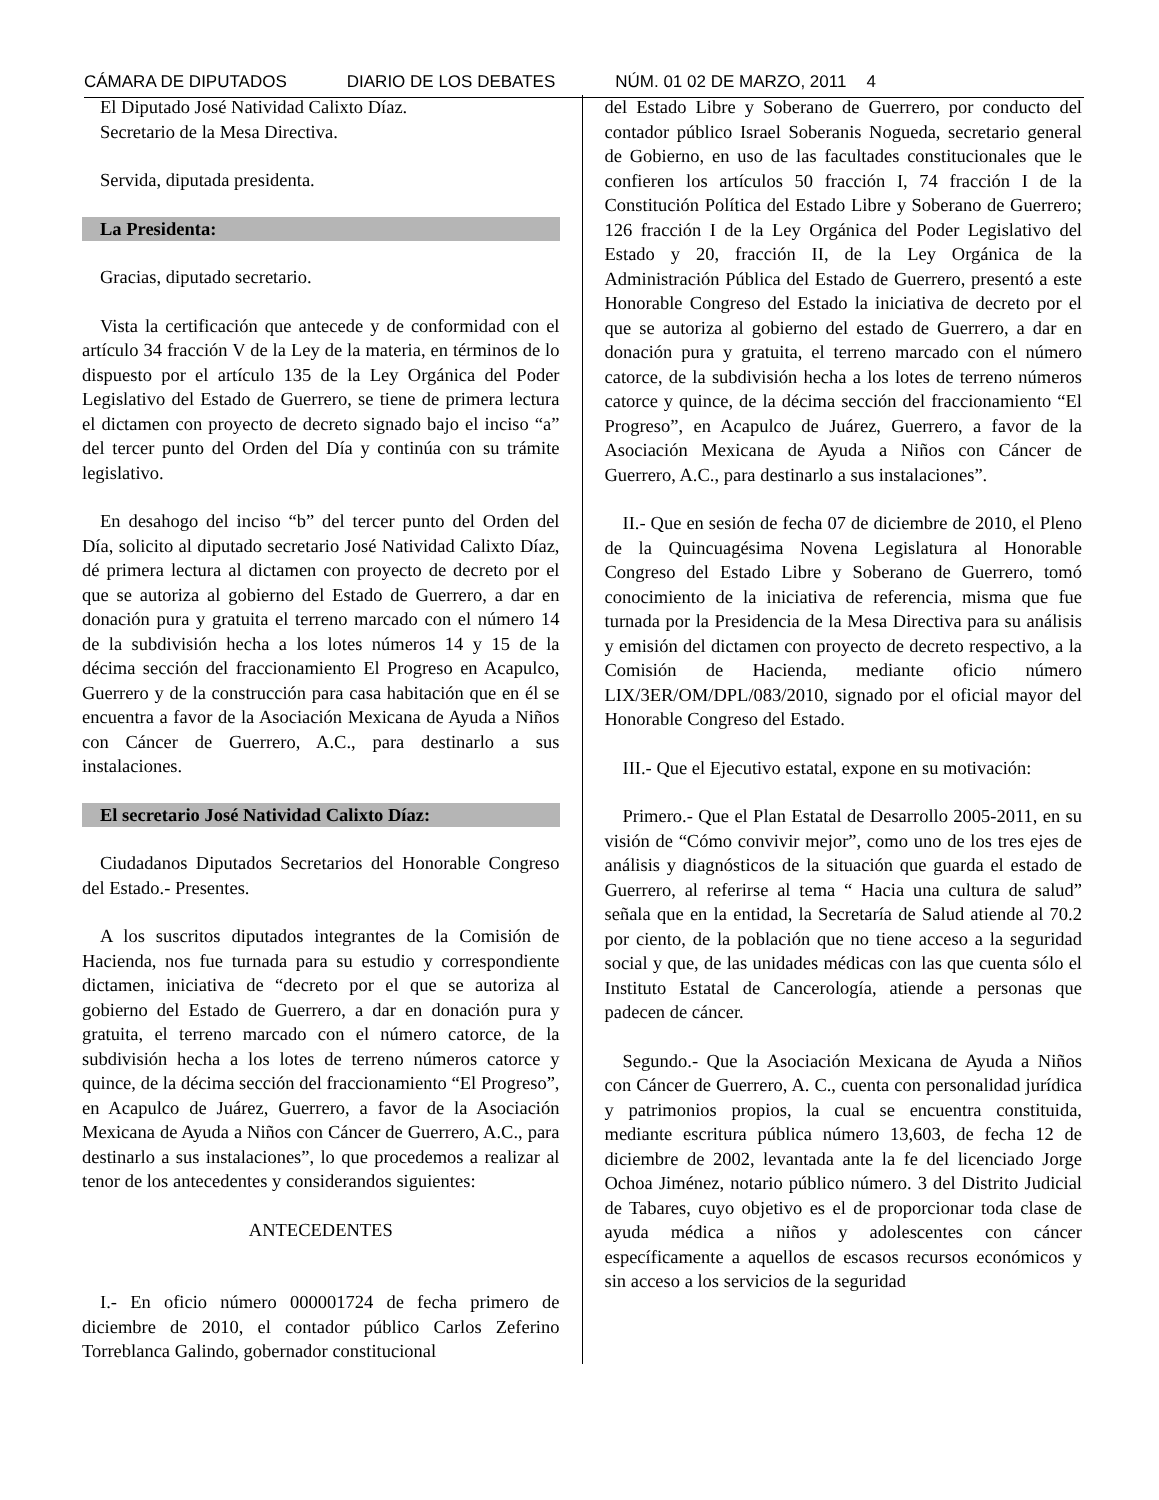CÁMARA DE DIPUTADOS DIARIO DE LOS DEBATES NÚM. 01 02 DE MARZO, 2011 4
El Diputado José Natividad Calixto Díaz.
Secretario de la Mesa Directiva.
Servida, diputada presidenta.
La Presidenta:
Gracias, diputado secretario.
Vista la certificación que antecede y de conformidad con el artículo 34 fracción V de la Ley de la materia, en términos de lo dispuesto por el artículo 135 de la Ley Orgánica del Poder Legislativo del Estado de Guerrero, se tiene de primera lectura el dictamen con proyecto de decreto signado bajo el inciso “a” del tercer punto del Orden del Día y continúa con su trámite legislativo.
En desahogo del inciso “b” del tercer punto del Orden del Día, solicito al diputado secretario José Natividad Calixto Díaz, dé primera lectura al dictamen con proyecto de decreto por el que se autoriza al gobierno del Estado de Guerrero, a dar en donación pura y gratuita el terreno marcado con el número 14 de la subdivisión hecha a los lotes números 14 y 15 de la décima sección del fraccionamiento El Progreso en Acapulco, Guerrero y de la construcción para casa habitación que en él se encuentra a favor de la Asociación Mexicana de Ayuda a Niños con Cáncer de Guerrero, A.C., para destinarlo a sus instalaciones.
El secretario José Natividad Calixto Díaz:
Ciudadanos Diputados Secretarios del Honorable Congreso del Estado.- Presentes.
A los suscritos diputados integrantes de la Comisión de Hacienda, nos fue turnada para su estudio y correspondiente dictamen, iniciativa de “decreto por el que se autoriza al gobierno del Estado de Guerrero, a dar en donación pura y gratuita, el terreno marcado con el número catorce, de la subdivisión hecha a los lotes de terreno números catorce y quince, de la décima sección del fraccionamiento “El Progreso”, en Acapulco de Juárez, Guerrero, a favor de la Asociación Mexicana de Ayuda a Niños con Cáncer de Guerrero, A.C., para destinarlo a sus instalaciones”, lo que procedemos a realizar al tenor de los antecedentes y considerandos siguientes:
ANTECEDENTES
I.- En oficio número 000001724 de fecha primero de diciembre de 2010, el contador público Carlos Zeferino Torreblanca Galindo, gobernador constitucional
del Estado Libre y Soberano de Guerrero, por conducto del contador público Israel Soberanis Nogueda, secretario general de Gobierno, en uso de las facultades constitucionales que le confieren los artículos 50 fracción I, 74 fracción I de la Constitución Política del Estado Libre y Soberano de Guerrero; 126 fracción I de la Ley Orgánica del Poder Legislativo del Estado y 20, fracción II, de la Ley Orgánica de la Administración Pública del Estado de Guerrero, presentó a este Honorable Congreso del Estado la iniciativa de decreto por el que se autoriza al gobierno del estado de Guerrero, a dar en donación pura y gratuita, el terreno marcado con el número catorce, de la subdivisión hecha a los lotes de terreno números catorce y quince, de la décima sección del fraccionamiento “El Progreso”, en Acapulco de Juárez, Guerrero, a favor de la Asociación Mexicana de Ayuda a Niños con Cáncer de Guerrero, A.C., para destinarlo a sus instalaciones”.
II.- Que en sesión de fecha 07 de diciembre de 2010, el Pleno de la Quincuagésima Novena Legislatura al Honorable Congreso del Estado Libre y Soberano de Guerrero, tomó conocimiento de la iniciativa de referencia, misma que fue turnada por la Presidencia de la Mesa Directiva para su análisis y emisión del dictamen con proyecto de decreto respectivo, a la Comisión de Hacienda, mediante oficio número LIX/3ER/OM/DPL/083/2010, signado por el oficial mayor del Honorable Congreso del Estado.
III.- Que el Ejecutivo estatal, expone en su motivación:
Primero.- Que el Plan Estatal de Desarrollo 2005-2011, en su visión de “Cómo convivir mejor”, como uno de los tres ejes de análisis y diagnósticos de la situación que guarda el estado de Guerrero, al referirse al tema “ Hacia una cultura de salud” señala que en la entidad, la Secretaría de Salud atiende al 70.2 por ciento, de la población que no tiene acceso a la seguridad social y que, de las unidades médicas con las que cuenta sólo el Instituto Estatal de Cancerología, atiende a personas que padecen de cáncer.
Segundo.- Que la Asociación Mexicana de Ayuda a Niños con Cáncer de Guerrero, A. C., cuenta con personalidad jurídica y patrimonios propios, la cual se encuentra constituida, mediante escritura pública número 13,603, de fecha 12 de diciembre de 2002, levantada ante la fe del licenciado Jorge Ochoa Jiménez, notario público número. 3 del Distrito Judicial de Tabares, cuyo objetivo es el de proporcionar toda clase de ayuda médica a niños y adolescentes con cáncer específicamente a aquellos de escasos recursos económicos y sin acceso a los servicios de la seguridad